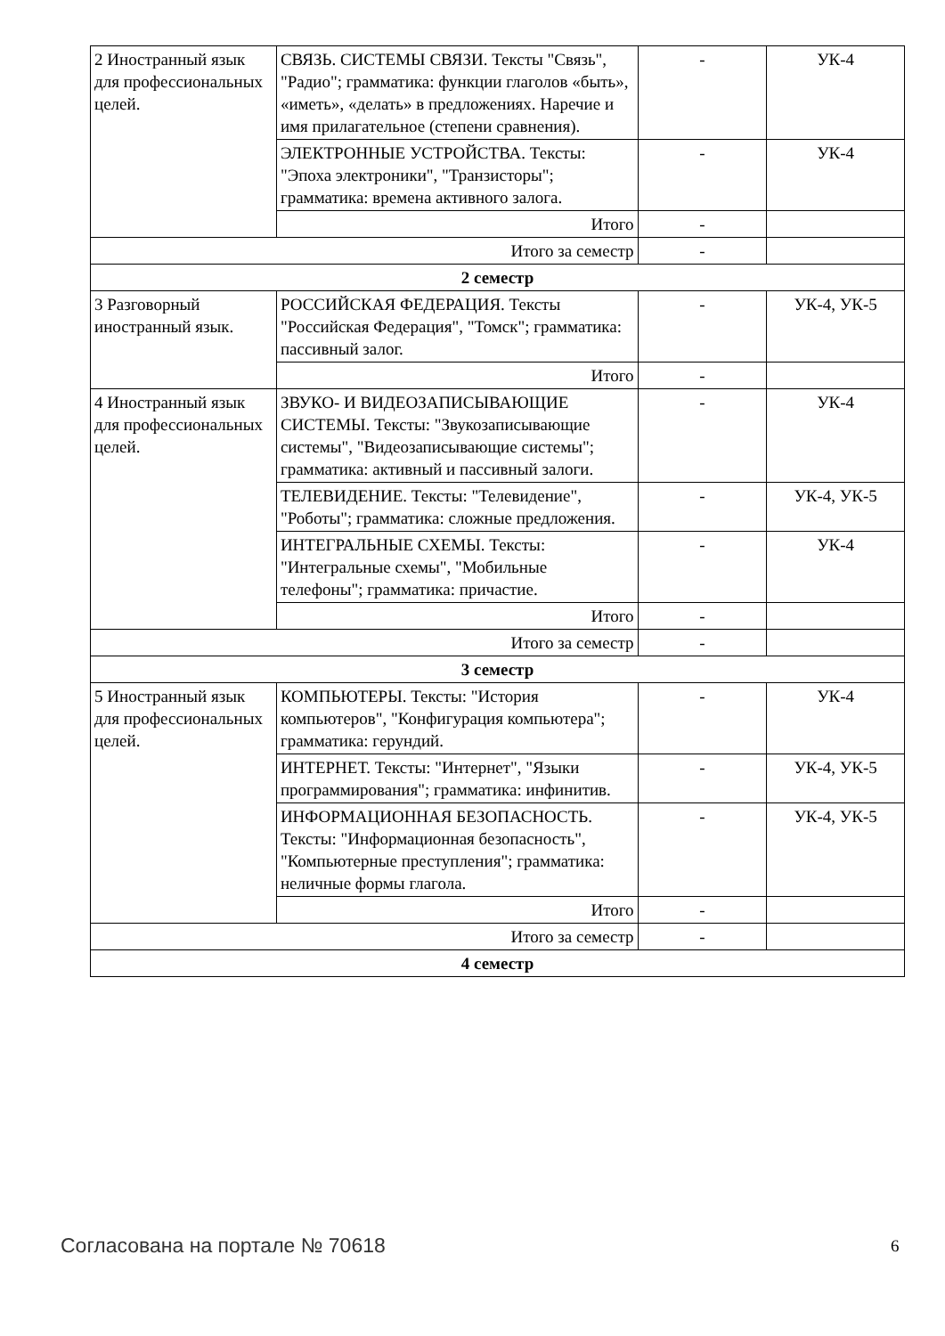| 2 Иностранный язык для профессиональных целей. | СВЯЗЬ. СИСТЕМЫ СВЯЗИ. Тексты "Связь", "Радио"; грамматика: функции глаголов «быть», «иметь», «делать» в предложениях. Наречие и имя прилагательное (степени сравнения). | - | УК-4 |
| | ЭЛЕКТРОННЫЕ УСТРОЙСТВА. Тексты: "Эпоха электроники", "Транзисторы"; грамматика: времена активного залога. | - | УК-4 |
| | Итого | - | |
| Итого за семестр | | - | |
| 2 семестр | | | |
| 3 Разговорный иностранный язык. | РОССИЙСКАЯ ФЕДЕРАЦИЯ. Тексты "Российская Федерация", "Томск"; грамматика: пассивный залог. | - | УК-4, УК-5 |
| | Итого | - | |
| 4 Иностранный язык для профессиональных целей. | ЗВУКО- И ВИДЕОЗАПИСЫВАЮЩИЕ СИСТЕМЫ. Тексты: "Звукозаписывающие системы", "Видеозаписывающие системы"; грамматика: активный и пассивный залоги. | - | УК-4 |
| | ТЕЛЕВИДЕНИЕ. Тексты: "Телевидение", "Роботы"; грамматика: сложные предложения. | - | УК-4, УК-5 |
| | ИНТЕГРАЛЬНЫЕ СХЕМЫ. Тексты: "Интегральные схемы", "Мобильные телефоны"; грамматика: причастие. | - | УК-4 |
| | Итого | - | |
| Итого за семестр | | - | |
| 3 семестр | | | |
| 5 Иностранный язык для профессиональных целей. | КОМПЬЮТЕРЫ. Тексты: "История компьютеров", "Конфигурация компьютера"; грамматика: герундий. | - | УК-4 |
| | ИНТЕРНЕТ. Тексты: "Интернет", "Языки программирования"; грамматика: инфинитив. | - | УК-4, УК-5 |
| | ИНФОРМАЦИОННАЯ БЕЗОПАСНОСТЬ. Тексты: "Информационная безопасность", "Компьютерные преступления"; грамматика: неличные формы глагола. | - | УК-4, УК-5 |
| | Итого | - | |
| Итого за семестр | | - | |
| 4 семестр | | | |
Согласована на портале № 70618 6